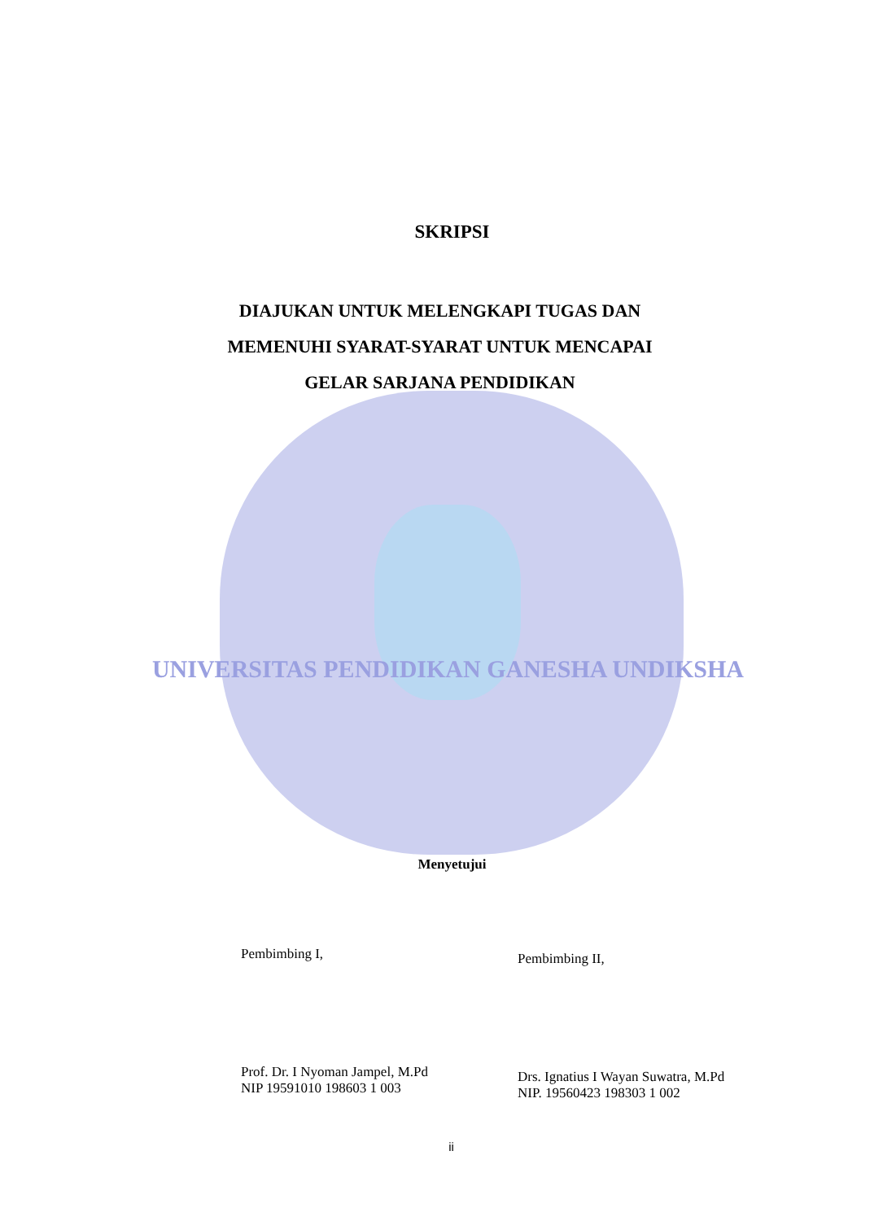SKRIPSI
DIAJUKAN UNTUK MELENGKAPI TUGAS DAN
MEMENUHI SYARAT-SYARAT UNTUK MENCAPAI
GELAR SARJANA PENDIDIKAN
UNIVERSITAS PENDIDIKAN GANESHA UNDIKSHA
Menyetujui
Pembimbing I,
Prof. Dr. I Nyoman Jampel, M.Pd
NIP 19591010 198603 1 003
Pembimbing II,
Drs. Ignatius I Wayan Suwatra, M.Pd
NIP. 19560423 198303 1 002
ii